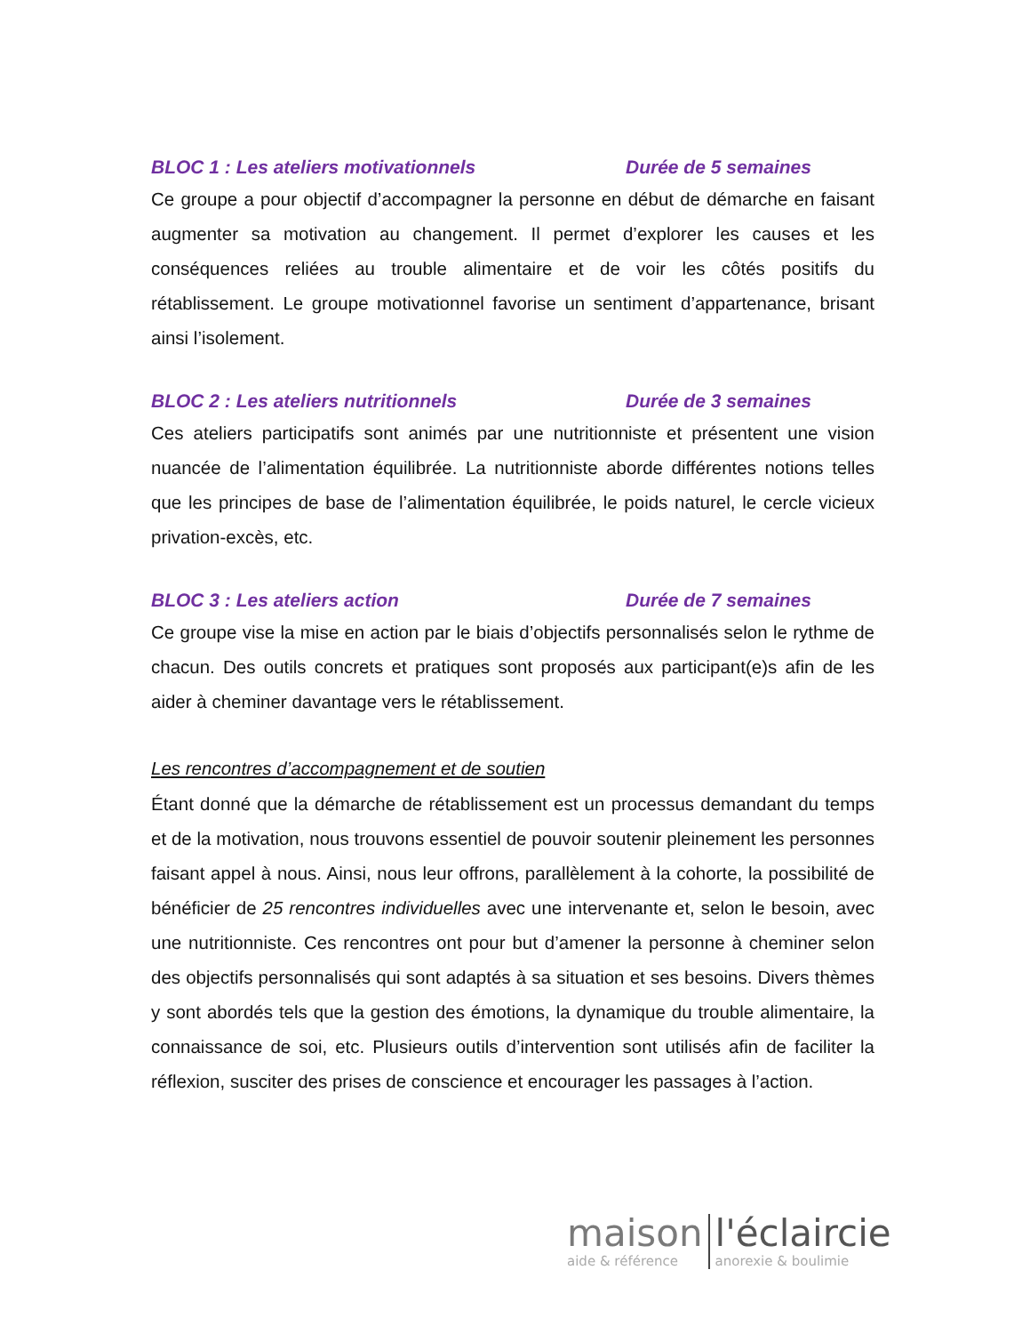BLOC 1 : Les ateliers motivationnels Durée de 5 semaines
Ce groupe a pour objectif d’accompagner la personne en début de démarche en faisant augmenter sa motivation au changement. Il permet d’explorer les causes et les conséquences reliées au trouble alimentaire et de voir les côtés positifs du rétablissement. Le groupe motivationnel favorise un sentiment d’appartenance, brisant ainsi l’isolement.
BLOC 2 : Les ateliers nutritionnels Durée de 3 semaines
Ces ateliers participatifs sont animés par une nutritionniste et présentent une vision nuancée de l’alimentation équilibrée. La nutritionniste aborde différentes notions telles que les principes de base de l’alimentation équilibrée, le poids naturel, le cercle vicieux privation-excès, etc.
BLOC 3 : Les ateliers action Durée de 7 semaines
Ce groupe vise la mise en action par le biais d’objectifs personnalisés selon le rythme de chacun. Des outils concrets et pratiques sont proposés aux participant(e)s afin de les aider à cheminer davantage vers le rétablissement.
Les rencontres d’accompagnement et de soutien
Étant donné que la démarche de rétablissement est un processus demandant du temps et de la motivation, nous trouvons essentiel de pouvoir soutenir pleinement les personnes faisant appel à nous. Ainsi, nous leur offrons, parallèlement à la cohorte, la possibilité de bénéficier de 25 rencontres individuelles avec une intervenante et, selon le besoin, avec une nutritionniste. Ces rencontres ont pour but d’amener la personne à cheminer selon des objectifs personnalisés qui sont adaptés à sa situation et ses besoins. Divers thèmes y sont abordés tels que la gestion des émotions, la dynamique du trouble alimentaire, la connaissance de soi, etc. Plusieurs outils d’intervention sont utilisés afin de faciliter la réflexion, susciter des prises de conscience et encourager les passages à l’action.
maison
aide & référence
l'éclaircie
anorexie & boulimie